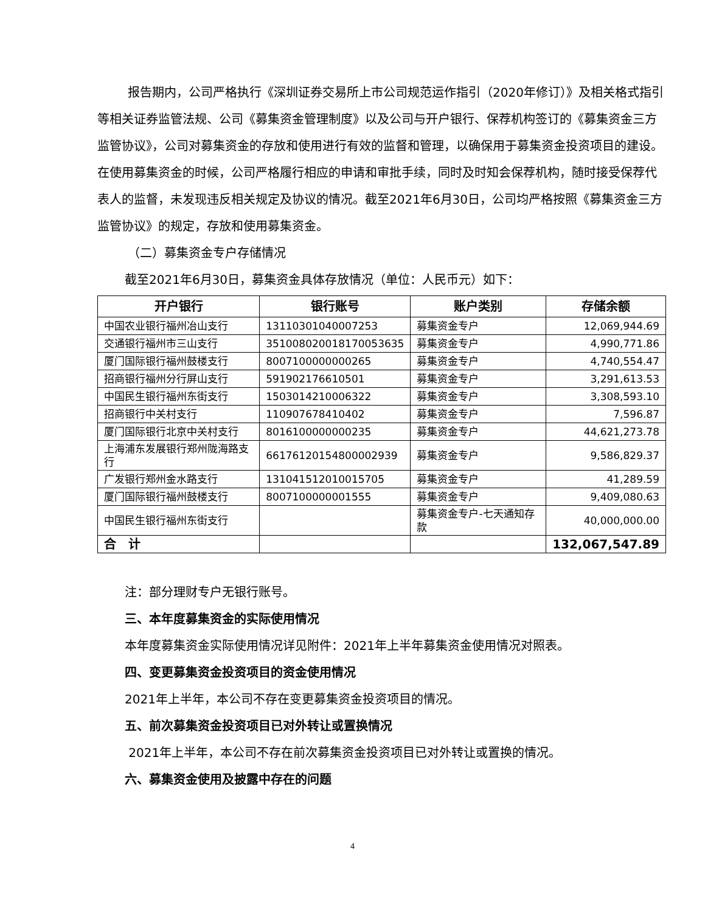报告期内，公司严格执行《深圳证券交易所上市公司规范运作指引（2020年修订）》及相关格式指引等相关证券监管法规、公司《募集资金管理制度》以及公司与开户银行、保荐机构签订的《募集资金三方监管协议》，公司对募集资金的存放和使用进行有效的监督和管理，以确保用于募集资金投资项目的建设。在使用募集资金的时候，公司严格履行相应的申请和审批手续，同时及时知会保荐机构，随时接受保荐代表人的监督，未发现违反相关规定及协议的情况。截至2021年6月30日，公司均严格按照《募集资金三方监管协议》的规定，存放和使用募集资金。
（二）募集资金专户存储情况
截至2021年6月30日，募集资金具体存放情况（单位：人民币元）如下：
| 开户银行 | 银行账号 | 账户类别 | 存储余额 |
| --- | --- | --- | --- |
| 中国农业银行福州冶山支行 | 13110301040007253 | 募集资金专户 | 12,069,944.69 |
| 交通银行福州市三山支行 | 351008020018170053635 | 募集资金专户 | 4,990,771.86 |
| 厦门国际银行福州鼓楼支行 | 8007100000000265 | 募集资金专户 | 4,740,554.47 |
| 招商银行福州分行屏山支行 | 591902176610501 | 募集资金专户 | 3,291,613.53 |
| 中国民生银行福州东街支行 | 1503014210006322 | 募集资金专户 | 3,308,593.10 |
| 招商银行中关村支行 | 110907678410402 | 募集资金专户 | 7,596.87 |
| 厦门国际银行北京中关村支行 | 8016100000000235 | 募集资金专户 | 44,621,273.78 |
| 上海浦东发展银行郑州陇海路支行 | 66176120154800002939 | 募集资金专户 | 9,586,829.37 |
| 广发银行郑州金水路支行 | 131041512010015705 | 募集资金专户 | 41,289.59 |
| 厦门国际银行福州鼓楼支行 | 8007100000001555 | 募集资金专户 | 9,409,080.63 |
| 中国民生银行福州东街支行 | | 募集资金专户-七天通知存款 | 40,000,000.00 |
| 合 计 | | | 132,067,547.89 |
注：部分理财专户无银行账号。
三、本年度募集资金的实际使用情况
本年度募集资金实际使用情况详见附件：2021年上半年募集资金使用情况对照表。
四、变更募集资金投资项目的资金使用情况
2021年上半年，本公司不存在变更募集资金投资项目的情况。
五、前次募集资金投资项目已对外转让或置换情况
2021年上半年，本公司不存在前次募集资金投资项目已对外转让或置换的情况。
六、募集资金使用及披露中存在的问题
4